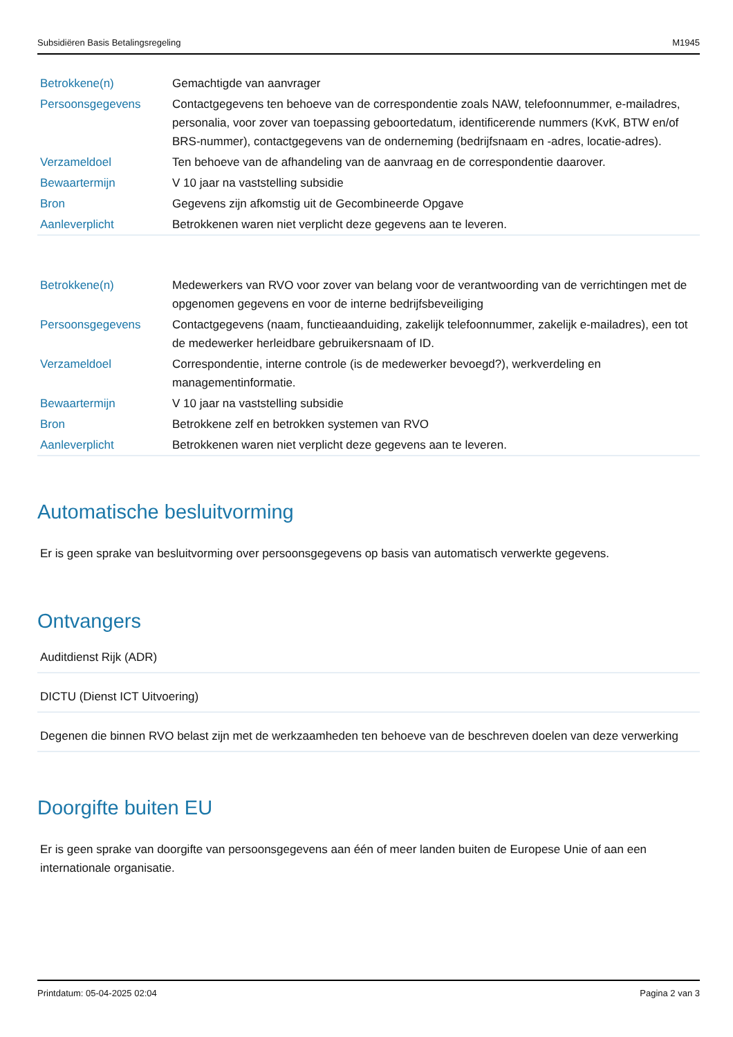Subsidiëren Basis Betalingsregeling M1945
| Betrokkene(n) | Gemachtigde van aanvrager |
| Persoonsgegevens | Contactgegevens ten behoeve van de correspondentie zoals NAW, telefoonnummer, e-mailadres, personalia, voor zover van toepassing geboortedatum, identificerende nummers (KvK, BTW en/of BRS-nummer), contactgegevens van de onderneming (bedrijfsnaam en -adres, locatie-adres). |
| Verzameldoel | Ten behoeve van de afhandeling van de aanvraag en de correspondentie daarover. |
| Bewaartermijn | V 10 jaar na vaststelling subsidie |
| Bron | Gegevens zijn afkomstig uit de Gecombineerde Opgave |
| Aanleverplicht | Betrokkenen waren niet verplicht deze gegevens aan te leveren. |
| Betrokkene(n) | Medewerkers van RVO voor zover van belang voor de verantwoording van de verrichtingen met de opgenomen gegevens en voor de interne bedrijfsbeveiliging |
| Persoonsgegevens | Contactgegevens (naam, functieaanduiding, zakelijk telefoonnummer, zakelijk e-mailadres), een tot de medewerker herleidbare gebruikersnaam of ID. |
| Verzameldoel | Correspondentie, interne controle (is de medewerker bevoegd?), werkverdeling en managementinformatie. |
| Bewaartermijn | V 10 jaar na vaststelling subsidie |
| Bron | Betrokkene zelf en betrokken systemen van RVO |
| Aanleverplicht | Betrokkenen waren niet verplicht deze gegevens aan te leveren. |
Automatische besluitvorming
Er is geen sprake van besluitvorming over persoonsgegevens op basis van automatisch verwerkte gegevens.
Ontvangers
Auditdienst Rijk (ADR)
DICTU (Dienst ICT Uitvoering)
Degenen die binnen RVO belast zijn met de werkzaamheden ten behoeve van de beschreven doelen van deze verwerking
Doorgifte buiten EU
Er is geen sprake van doorgifte van persoonsgegevens aan één of meer landen buiten de Europese Unie of aan een internationale organisatie.
Printdatum: 05-04-2025 02:04 Pagina 2 van 3